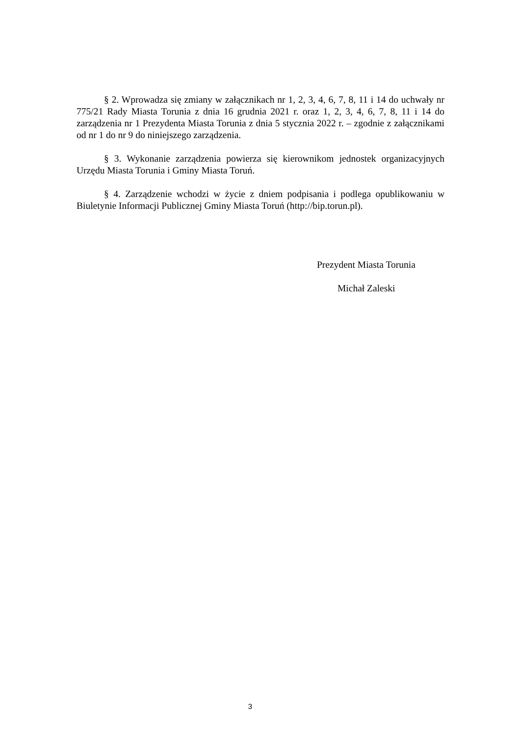§ 2. Wprowadza się zmiany w załącznikach nr 1, 2, 3, 4, 6, 7, 8, 11 i 14 do uchwały nr 775/21 Rady Miasta Torunia z dnia 16 grudnia 2021 r. oraz 1, 2, 3, 4, 6, 7, 8, 11 i 14 do zarządzenia nr 1 Prezydenta Miasta Torunia z dnia 5 stycznia 2022 r. – zgodnie z załącznikami od nr 1 do nr 9 do niniejszego zarządzenia.
§ 3. Wykonanie zarządzenia powierza się kierownikom jednostek organizacyjnych Urzędu Miasta Torunia i Gminy Miasta Toruń.
§ 4. Zarządzenie wchodzi w życie z dniem podpisania i podlega opublikowaniu w Biuletynie Informacji Publicznej Gminy Miasta Toruń (http://bip.torun.pl).
Prezydent Miasta Torunia
Michał Zaleski
3